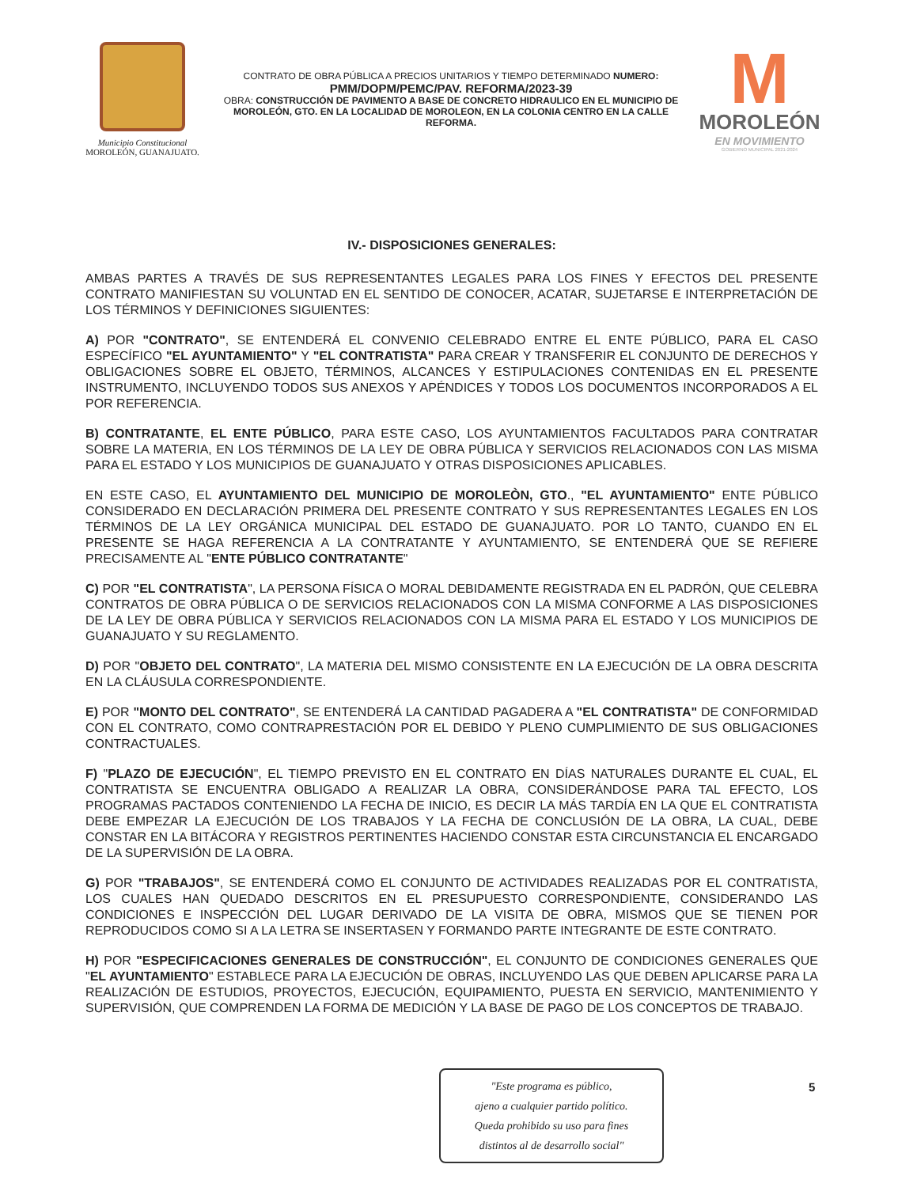Municipio Constitucional
MOROLEÓN, GUANAJUATO.
CONTRATO DE OBRA PÚBLICA A PRECIOS UNITARIOS Y TIEMPO DETERMINADO NUMERO:
PMM/DOPM/PEMC/PAV. REFORMA/2023-39
OBRA: CONSTRUCCIÓN DE PAVIMENTO A BASE DE CONCRETO HIDRAULICO EN EL MUNICIPIO DE MOROLEÓN, GTO. EN LA LOCALIDAD DE MOROLEON, EN LA COLONIA CENTRO EN LA CALLE REFORMA.
M
MOROLEÓN
EN MOVIMIENTO
GOBIERNO MUNICIPAL 2021-2024
IV.- DISPOSICIONES GENERALES:
AMBAS PARTES A TRAVÉS DE SUS REPRESENTANTES LEGALES PARA LOS FINES Y EFECTOS DEL PRESENTE CONTRATO MANIFIESTAN SU VOLUNTAD EN EL SENTIDO DE CONOCER, ACATAR, SUJETARSE E INTERPRETACIÓN DE LOS TÉRMINOS Y DEFINICIONES SIGUIENTES:
A) POR "CONTRATO", SE ENTENDERÁ EL CONVENIO CELEBRADO ENTRE EL ENTE PÚBLICO, PARA EL CASO ESPECÍFICO "EL AYUNTAMIENTO" Y "EL CONTRATISTA" PARA CREAR Y TRANSFERIR EL CONJUNTO DE DERECHOS Y OBLIGACIONES SOBRE EL OBJETO, TÉRMINOS, ALCANCES Y ESTIPULACIONES CONTENIDAS EN EL PRESENTE INSTRUMENTO, INCLUYENDO TODOS SUS ANEXOS Y APÉNDICES Y TODOS LOS DOCUMENTOS INCORPORADOS A EL POR REFERENCIA.
B) CONTRATANTE, EL ENTE PÚBLICO, PARA ESTE CASO, LOS AYUNTAMIENTOS FACULTADOS PARA CONTRATAR SOBRE LA MATERIA, EN LOS TÉRMINOS DE LA LEY DE OBRA PÚBLICA Y SERVICIOS RELACIONADOS CON LAS MISMA PARA EL ESTADO Y LOS MUNICIPIOS DE GUANAJUATO Y OTRAS DISPOSICIONES APLICABLES.
EN ESTE CASO, EL AYUNTAMIENTO DEL MUNICIPIO DE MOROLEÒN, GTO., "EL AYUNTAMIENTO" ENTE PÚBLICO CONSIDERADO EN DECLARACIÓN PRIMERA DEL PRESENTE CONTRATO Y SUS REPRESENTANTES LEGALES EN LOS TÉRMINOS DE LA LEY ORGÁNICA MUNICIPAL DEL ESTADO DE GUANAJUATO. POR LO TANTO, CUANDO EN EL PRESENTE SE HAGA REFERENCIA A LA CONTRATANTE Y AYUNTAMIENTO, SE ENTENDERÁ QUE SE REFIERE PRECISAMENTE AL "ENTE PÚBLICO CONTRATANTE"
C) POR "EL CONTRATISTA", LA PERSONA FÍSICA O MORAL DEBIDAMENTE REGISTRADA EN EL PADRÓN, QUE CELEBRA CONTRATOS DE OBRA PÚBLICA O DE SERVICIOS RELACIONADOS CON LA MISMA CONFORME A LAS DISPOSICIONES DE LA LEY DE OBRA PÚBLICA Y SERVICIOS RELACIONADOS CON LA MISMA PARA EL ESTADO Y LOS MUNICIPIOS DE GUANAJUATO Y SU REGLAMENTO.
D) POR "OBJETO DEL CONTRATO", LA MATERIA DEL MISMO CONSISTENTE EN LA EJECUCIÓN DE LA OBRA DESCRITA EN LA CLÁUSULA CORRESPONDIENTE.
E) POR "MONTO DEL CONTRATO", SE ENTENDERÁ LA CANTIDAD PAGADERA A "EL CONTRATISTA" DE CONFORMIDAD CON EL CONTRATO, COMO CONTRAPRESTACIÓN POR EL DEBIDO Y PLENO CUMPLIMIENTO DE SUS OBLIGACIONES CONTRACTUALES.
F) "PLAZO DE EJECUCIÓN", EL TIEMPO PREVISTO EN EL CONTRATO EN DÍAS NATURALES DURANTE EL CUAL, EL CONTRATISTA SE ENCUENTRA OBLIGADO A REALIZAR LA OBRA, CONSIDERÁNDOSE PARA TAL EFECTO, LOS PROGRAMAS PACTADOS CONTENIENDO LA FECHA DE INICIO, ES DECIR LA MÁS TARDÍA EN LA QUE EL CONTRATISTA DEBE EMPEZAR LA EJECUCIÓN DE LOS TRABAJOS Y LA FECHA DE CONCLUSIÓN DE LA OBRA, LA CUAL, DEBE CONSTAR EN LA BITÁCORA Y REGISTROS PERTINENTES HACIENDO CONSTAR ESTA CIRCUNSTANCIA EL ENCARGADO DE LA SUPERVISIÓN DE LA OBRA.
G) POR "TRABAJOS", SE ENTENDERÁ COMO EL CONJUNTO DE ACTIVIDADES REALIZADAS POR EL CONTRATISTA, LOS CUALES HAN QUEDADO DESCRITOS EN EL PRESUPUESTO CORRESPONDIENTE, CONSIDERANDO LAS CONDICIONES E INSPECCIÓN DEL LUGAR DERIVADO DE LA VISITA DE OBRA, MISMOS QUE SE TIENEN POR REPRODUCIDOS COMO SI A LA LETRA SE INSERTASEN Y FORMANDO PARTE INTEGRANTE DE ESTE CONTRATO.
H) POR "ESPECIFICACIONES GENERALES DE CONSTRUCCIÓN", EL CONJUNTO DE CONDICIONES GENERALES QUE "EL AYUNTAMIENTO" ESTABLECE PARA LA EJECUCIÓN DE OBRAS, INCLUYENDO LAS QUE DEBEN APLICARSE PARA LA REALIZACIÓN DE ESTUDIOS, PROYECTOS, EJECUCIÓN, EQUIPAMIENTO, PUESTA EN SERVICIO, MANTENIMIENTO Y SUPERVISIÓN, QUE COMPRENDEN LA FORMA DE MEDICIÓN Y LA BASE DE PAGO DE LOS CONCEPTOS DE TRABAJO.
"Este programa es público,
ajeno a cualquier partido político.
Queda prohibido su uso para fines
distintos al de desarrollo social"
5